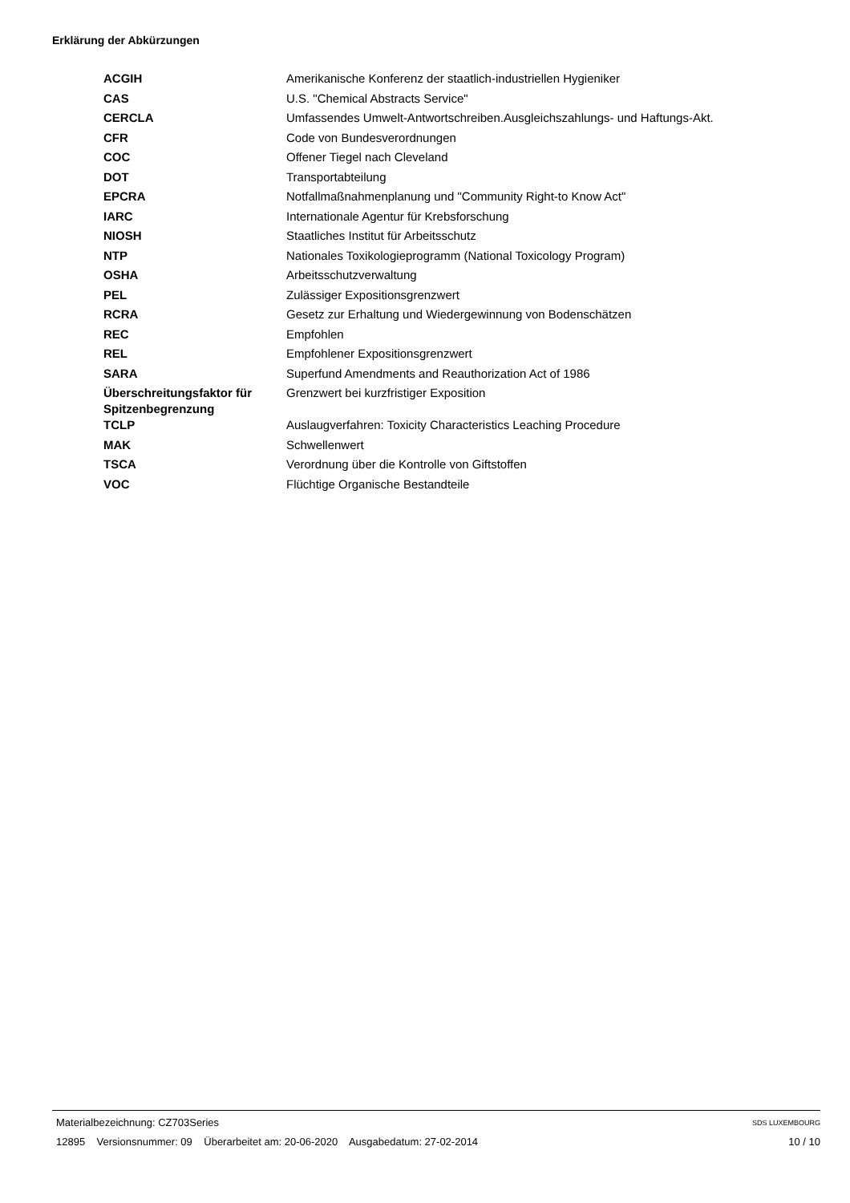Erklärung der Abkürzungen
| ACGIH | Amerikanische Konferenz der staatlich-industriellen Hygieniker |
| CAS | U.S. "Chemical Abstracts Service" |
| CERCLA | Umfassendes Umwelt-Antwortschreiben.Ausgleichszahlungs- und Haftungs-Akt. |
| CFR | Code von Bundesverordnungen |
| COC | Offener Tiegel nach Cleveland |
| DOT | Transportabteilung |
| EPCRA | Notfallmaßnahmenplanung und "Community Right-to Know Act" |
| IARC | Internationale Agentur für Krebsforschung |
| NIOSH | Staatliches Institut für Arbeitsschutz |
| NTP | Nationales Toxikologieprogramm (National Toxicology Program) |
| OSHA | Arbeitsschutzverwaltung |
| PEL | Zulässiger Expositionsgrenzwert |
| RCRA | Gesetz zur Erhaltung und Wiedergewinnung von Bodenschätzen |
| REC | Empfohlen |
| REL | Empfohlener Expositionsgrenzwert |
| SARA | Superfund Amendments and Reauthorization Act of 1986 |
| Überschreitungsfaktor für Spitzenbegrenzung | Grenzwert bei kurzfristiger Exposition |
| TCLP | Auslaugverfahren: Toxicity Characteristics Leaching Procedure |
| MAK | Schwellenwert |
| TSCA | Verordnung über die Kontrolle von Giftstoffen |
| VOC | Flüchtige Organische Bestandteile |
Materialbezeichnung: CZ703Series
12895 Versionsnummer: 09 Überarbeitet am: 20-06-2020 Ausgabedatum: 27-02-2014
SDS LUXEMBOURG
10 / 10